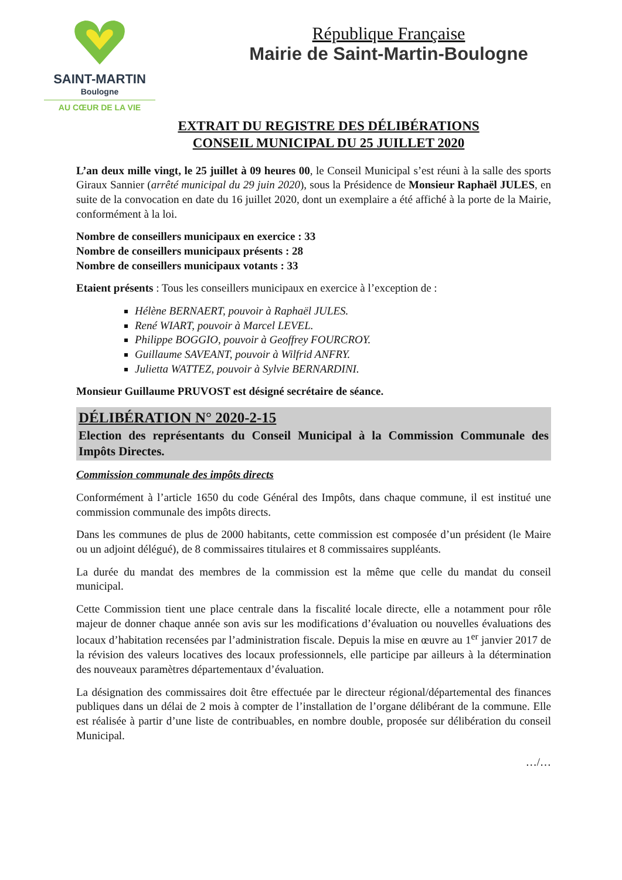SAINT-MARTIN
Boulogne
AU CŒUR DE LA VIE
République Française
Mairie de Saint-Martin-Boulogne
EXTRAIT DU REGISTRE DES DÉLIBÉRATIONS
CONSEIL MUNICIPAL DU 25 JUILLET 2020
L’an deux mille vingt, le 25 juillet à 09 heures 00, le Conseil Municipal s’est réuni à la salle des sports Giraux Sannier (arrêté municipal du 29 juin 2020), sous la Présidence de Monsieur Raphaël JULES, en suite de la convocation en date du 16 juillet 2020, dont un exemplaire a été affiché à la porte de la Mairie, conformément à la loi.
Nombre de conseillers municipaux en exercice : 33
Nombre de conseillers municipaux présents : 28
Nombre de conseillers municipaux votants : 33
Etaient présents : Tous les conseillers municipaux en exercice à l’exception de :
Hélène BERNAERT, pouvoir à Raphaël JULES.
René WIART, pouvoir à Marcel LEVEL.
Philippe BOGGIO, pouvoir à Geoffrey FOURCROY.
Guillaume SAVEANT, pouvoir à Wilfrid ANFRY.
Julietta WATTEZ, pouvoir à Sylvie BERNARDINI.
Monsieur Guillaume PRUVOST est désigné secrétaire de séance.
DÉLIBÉRATION N° 2020-2-15
Election des représentants du Conseil Municipal à la Commission Communale des Impôts Directes.
Commission communale des impôts directs
Conformément à l’article 1650 du code Général des Impôts, dans chaque commune, il est institué une commission communale des impôts directs.
Dans les communes de plus de 2000 habitants, cette commission est composée d’un président (le Maire ou un adjoint délégué), de 8 commissaires titulaires et 8 commissaires suppléants.
La durée du mandat des membres de la commission est la même que celle du mandat du conseil municipal.
Cette Commission tient une place centrale dans la fiscalité locale directe, elle a notamment pour rôle majeur de donner chaque année son avis sur les modifications d’évaluation ou nouvelles évaluations des locaux d’habitation recensées par l’administration fiscale. Depuis la mise en œuvre au 1<sup>er</sup> janvier 2017 de la révision des valeurs locatives des locaux professionnels, elle participe par ailleurs à la détermination des nouveaux paramètres départementaux d’évaluation.
La désignation des commissaires doit être effectuée par le directeur régional/départemental des finances publiques dans un délai de 2 mois à compter de l’installation de l’organe délibérant de la commune. Elle est réalisée à partir d’une liste de contribuables, en nombre double, proposée sur délibération du conseil Municipal.
…/…